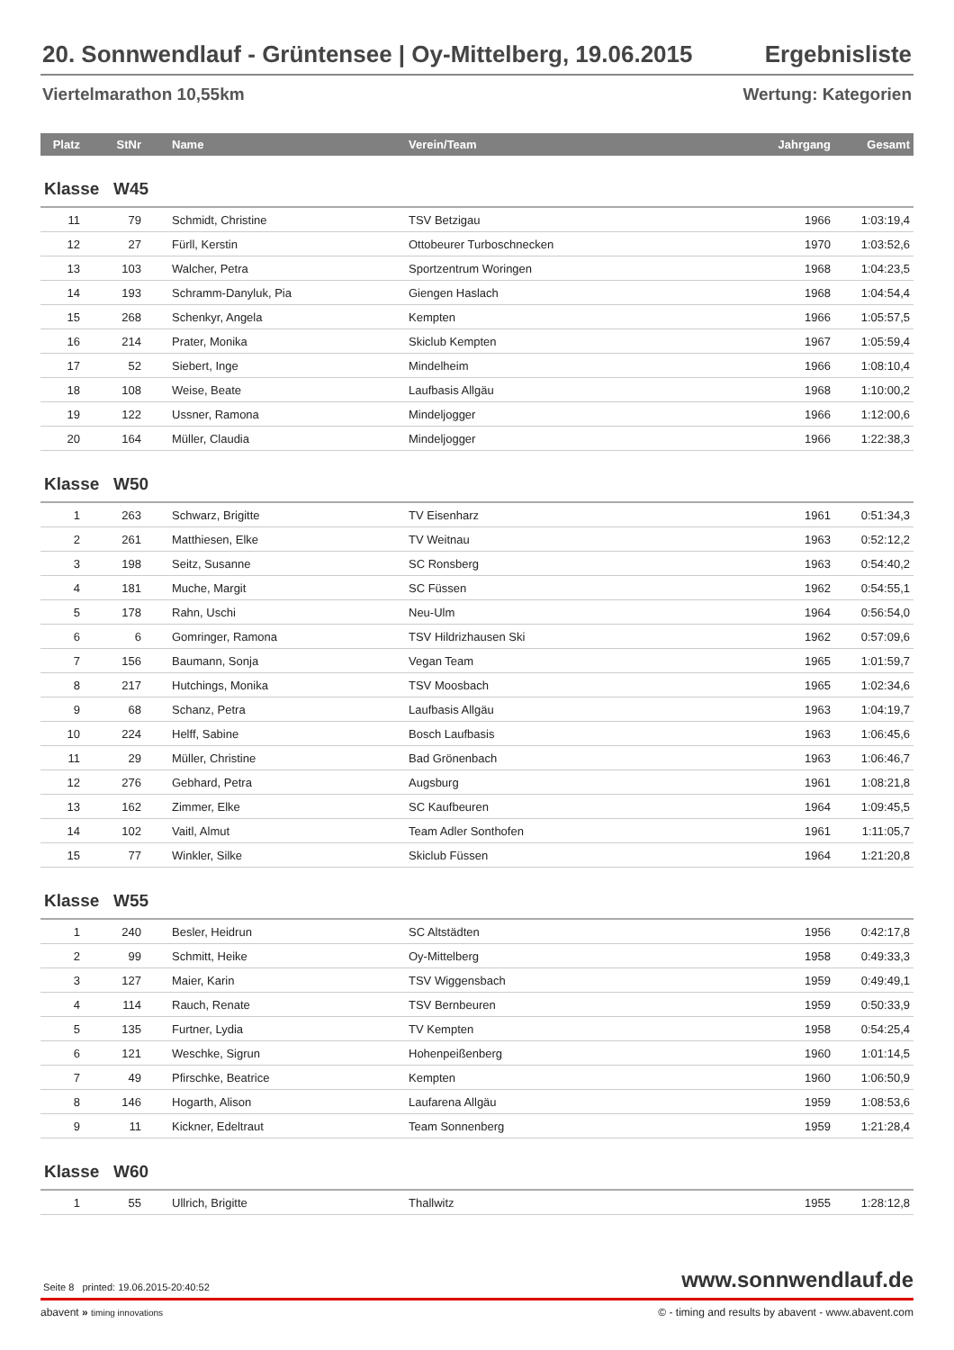20. Sonnwendlauf - Grüntensee | Oy-Mittelberg, 19.06.2015 Ergebnisliste
Viertelmarathon 10,55km Wertung: Kategorien
| Platz | StNr | Name | Verein/Team | Jahrgang | Gesamt |
| --- | --- | --- | --- | --- | --- |
| Klasse W45 | | | | | |
| 11 | 79 | Schmidt, Christine | TSV Betzigau | 1966 | 1:03:19,4 |
| 12 | 27 | Fürll, Kerstin | Ottobeurer Turboschnecken | 1970 | 1:03:52,6 |
| 13 | 103 | Walcher, Petra | Sportzentrum Woringen | 1968 | 1:04:23,5 |
| 14 | 193 | Schramm-Danyluk, Pia | Giengen Haslach | 1968 | 1:04:54,4 |
| 15 | 268 | Schenkyr, Angela | Kempten | 1966 | 1:05:57,5 |
| 16 | 214 | Prater, Monika | Skiclub Kempten | 1967 | 1:05:59,4 |
| 17 | 52 | Siebert, Inge | Mindelheim | 1966 | 1:08:10,4 |
| 18 | 108 | Weise, Beate | Laufbasis Allgäu | 1968 | 1:10:00,2 |
| 19 | 122 | Ussner, Ramona | Mindeljogger | 1966 | 1:12:00,6 |
| 20 | 164 | Müller, Claudia | Mindeljogger | 1966 | 1:22:38,3 |
| Klasse W50 | | | | | |
| 1 | 263 | Schwarz, Brigitte | TV Eisenharz | 1961 | 0:51:34,3 |
| 2 | 261 | Matthiesen, Elke | TV Weitnau | 1963 | 0:52:12,2 |
| 3 | 198 | Seitz, Susanne | SC Ronsberg | 1963 | 0:54:40,2 |
| 4 | 181 | Muche, Margit | SC Füssen | 1962 | 0:54:55,1 |
| 5 | 178 | Rahn, Uschi | Neu-Ulm | 1964 | 0:56:54,0 |
| 6 | 6 | Gomringer, Ramona | TSV Hildrizhausen Ski | 1962 | 0:57:09,6 |
| 7 | 156 | Baumann, Sonja | Vegan Team | 1965 | 1:01:59,7 |
| 8 | 217 | Hutchings, Monika | TSV Moosbach | 1965 | 1:02:34,6 |
| 9 | 68 | Schanz, Petra | Laufbasis Allgäu | 1963 | 1:04:19,7 |
| 10 | 224 | Helff, Sabine | Bosch Laufbasis | 1963 | 1:06:45,6 |
| 11 | 29 | Müller, Christine | Bad Grönenbach | 1963 | 1:06:46,7 |
| 12 | 276 | Gebhard, Petra | Augsburg | 1961 | 1:08:21,8 |
| 13 | 162 | Zimmer, Elke | SC Kaufbeuren | 1964 | 1:09:45,5 |
| 14 | 102 | Vaitl, Almut | Team Adler Sonthofen | 1961 | 1:11:05,7 |
| 15 | 77 | Winkler, Silke | Skiclub Füssen | 1964 | 1:21:20,8 |
| Klasse W55 | | | | | |
| 1 | 240 | Besler, Heidrun | SC Altstädten | 1956 | 0:42:17,8 |
| 2 | 99 | Schmitt, Heike | Oy-Mittelberg | 1958 | 0:49:33,3 |
| 3 | 127 | Maier, Karin | TSV Wiggensbach | 1959 | 0:49:49,1 |
| 4 | 114 | Rauch, Renate | TSV Bernbeuren | 1959 | 0:50:33,9 |
| 5 | 135 | Furtner, Lydia | TV Kempten | 1958 | 0:54:25,4 |
| 6 | 121 | Weschke, Sigrun | Hohenpeißenberg | 1960 | 1:01:14,5 |
| 7 | 49 | Pfirschke, Beatrice | Kempten | 1960 | 1:06:50,9 |
| 8 | 146 | Hogarth, Alison | Laufarena Allgäu | 1959 | 1:08:53,6 |
| 9 | 11 | Kickner, Edeltraut | Team Sonnenberg | 1959 | 1:21:28,4 |
| Klasse W60 | | | | | |
| 1 | 55 | Ullrich, Brigitte | Thallwitz | 1955 | 1:28:12,8 |
Seite 8 printed: 19.06.2015-20:40:52 www.sonnwendlauf.de
abavent » timing innovations © - timing and results by abavent - www.abavent.com